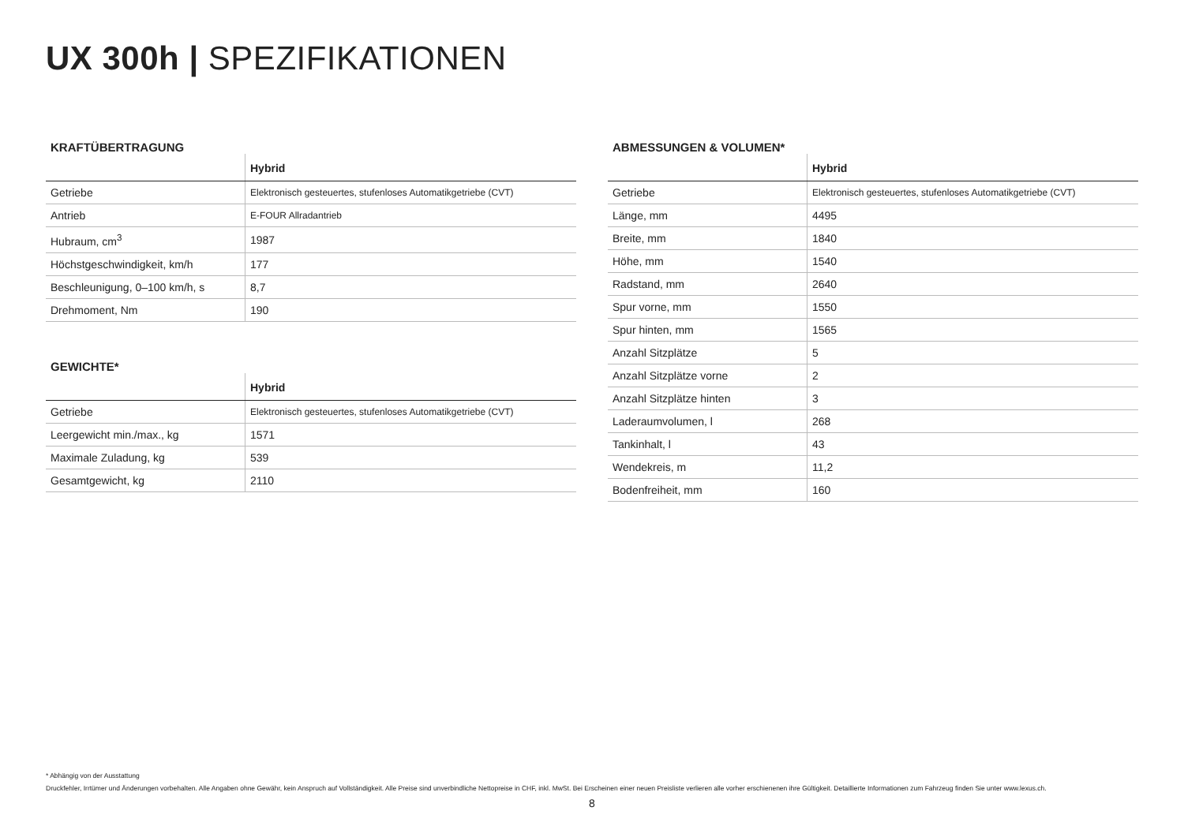UX 300h | SPEZIFIKATIONEN
KRAFTÜBERTRAGUNG
| | Hybrid |
| --- | --- |
| Getriebe | Elektronisch gesteuertes, stufenloses Automatikgetriebe (CVT) |
| Antrieb | E-FOUR Allradantrieb |
| Hubraum, cm<sup>3</sup> | 1987 |
| Höchstgeschwindigkeit, km/h | 177 |
| Beschleunigung, 0–100 km/h, s | 8,7 |
| Drehmoment, Nm | 190 |
GEWICHTE*
| | Hybrid |
| --- | --- |
| Getriebe | Elektronisch gesteuertes, stufenloses Automatikgetriebe (CVT) |
| Leergewicht min./max., kg | 1571 |
| Maximale Zuladung, kg | 539 |
| Gesamtgewicht, kg | 2110 |
ABMESSUNGEN & VOLUMEN*
| | Hybrid |
| --- | --- |
| Getriebe | Elektronisch gesteuertes, stufenloses Automatikgetriebe (CVT) |
| Länge, mm | 4495 |
| Breite, mm | 1840 |
| Höhe, mm | 1540 |
| Radstand, mm | 2640 |
| Spur vorne, mm | 1550 |
| Spur hinten, mm | 1565 |
| Anzahl Sitzplätze | 5 |
| Anzahl Sitzplätze vorne | 2 |
| Anzahl Sitzplätze hinten | 3 |
| Laderaumvolumen, l | 268 |
| Tankinhalt, l | 43 |
| Wendekreis, m | 11,2 |
| Bodenfreiheit, mm | 160 |
* Abhängig von der Ausstattung
Druckfehler, Irrtümer und Änderungen vorbehalten. Alle Angaben ohne Gewähr, kein Anspruch auf Vollständigkeit. Alle Preise sind unverbindliche Nettopreise in CHF, inkl. MwSt. Bei Erscheinen einer neuen Preisliste verlieren alle vorher erschienenen ihre Gültigkeit. Detaillierte Informationen zum Fahrzeug finden Sie unter www.lexus.ch.
8